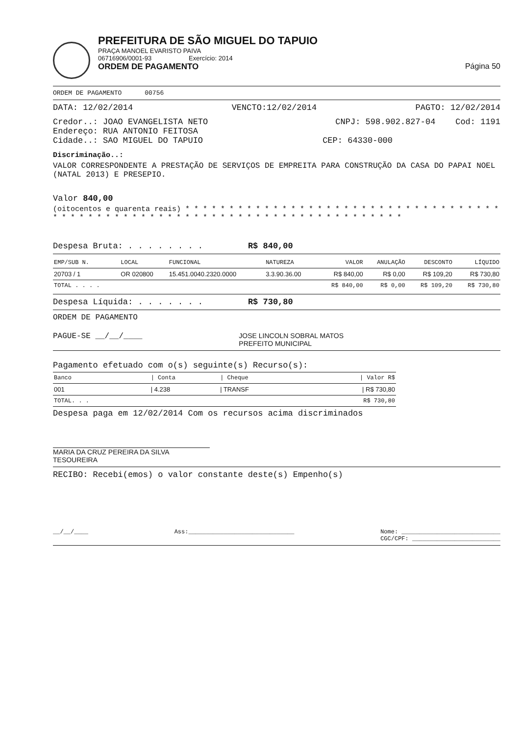PREFEITURA DE SÃO MIGUEL DO TAPUIO
PRAÇA MANOEL EVARISTO PAIVA
06716906/0001-93 Exercício: 2014
ORDEM DE PAGAMENTO Página 50
ORDEM DE PAGAMENTO 00756
DATA: 12/02/2014 VENCTO:12/02/2014 PAGTO: 12/02/2014
Credor..: JOAO EVANGELISTA NETO CNPJ: 598.902.827-04 Cod: 1191
Endereço: RUA ANTONIO FEITOSA
Cidade..: SAO MIGUEL DO TAPUIO CEP: 64330-000
Discriminação..:
VALOR CORRESPONDENTE A PRESTAÇÃO DE SERVIÇOS DE EMPREITA PARA CONSTRUÇÃO DA CASA DO PAPAI NOEL (NATAL 2013) E PRESEPIO.
Valor 840,00
(oitocentos e quarenta reais) * * * * * * * * * * * * * * * * * * * * * * * * * * * * * * * * * * * * * * * * * * * * * * * * * * * * * * * * * * * * * * * * * * * * * * * * * * * *
Despesa Bruta: . . . . . . . . R$ 840,00
| EMP/SUB N. | LOCAL | FUNCIONAL | NATUREZA | VALOR | ANULAÇÃO | DESCONTO | LÍQUIDO |
| --- | --- | --- | --- | --- | --- | --- | --- |
| 20703 / 1 | OR 020800 | 15.451.0040.2320.0000 | 3.3.90.36.00 | R$ 840,00 | R$ 0,00 | R$ 109,20 | R$ 730,80 |
| TOTAL . . . . | | | | R$ 840,00 | R$ 0,00 | R$ 109,20 | R$ 730,80 |
Despesa Líquida: . . . . . . . R$ 730,80
ORDEM DE PAGAMENTO
PAGUE-SE __/__/____ JOSE LINCOLN SOBRAL MATOS
PREFEITO MUNICIPAL
Pagamento efetuado com o(s) seguinte(s) Recurso(s):
| Banco | / Conta | / Cheque | / Valor R$ |
| --- | --- | --- | --- |
| 001 | / 4.238 | / TRANSF | / R$ 730,80 |
| TOTAL. . . | | | R$ 730,80 |
Despesa paga em 12/02/2014 Com os recursos acima discriminados
MARIA DA CRUZ PEREIRA DA SILVA
TESOUREIRA
RECIBO: Recebi(emos) o valor constante deste(s) Empenho(s)
__/__/____ Ass:______________________________ Nome: ____________________________
CGC/CPF: _________________________